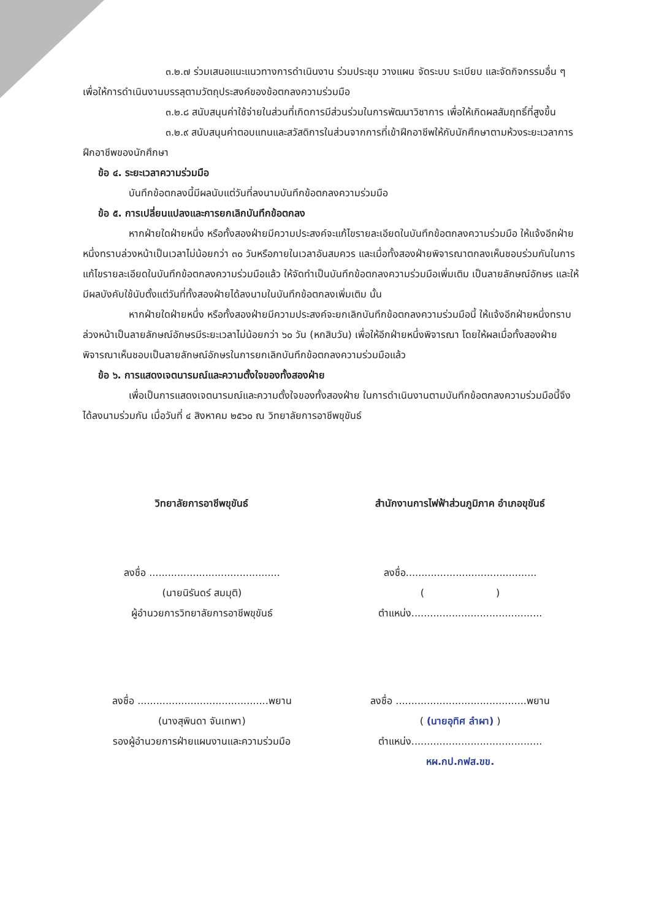๓.๒.๗ ร่วมเสนอแนะแนวทางการดำเนินงาน ร่วมประชุม วางแผน จัดระบบ ระเบียบ และจัดกิจกรรมอื่น ๆ เพื่อให้การดำเนินงานบรรลุตามวัตถุประสงค์ของข้อตกลงความร่วมมือ
๓.๒.๘ สนับสนุนค่าใช้จ่ายในส่วนที่เกิดการมีส่วนร่วมในการพัฒนาวิชาการ เพื่อให้เกิดผลสัมฤทธิ์ที่สูงขึ้น
๓.๒.๙ สนับสนุนค่าตอบแทนและสวัสดิการในส่วนจากการที่เข้าฝึกอาชีพให้กับนักศึกษาตามห้วงระยะเวลาการฝึกอาชีพของนักศึกษา
ข้อ ๔. ระยะเวลาความร่วมมือ
บันทึกข้อตกลงนี้มีผลนับแต่วันที่ลงนามบันทึกข้อตกลงความร่วมมือ
ข้อ ๕. การเปลี่ยนแปลงและการยกเลิกบันทึกข้อตกลง
หากฝ่ายใดฝ่ายหนึ่ง หรือทั้งสองฝ่ายมีความประสงค์จะแก้ไขรายละเอียดในบันทึกข้อตกลงความร่วมมือ ให้แจ้งอีกฝ่ายหนึ่งทราบล่วงหน้าเป็นเวลาไม่น้อยกว่า ๓๐ วันหรือภายในเวลาอันสมควร และเมื่อทั้งสองฝ่ายพิจารณาตกลงเห็นชอบร่วมกันในการแก้ไขรายละเอียดในบันทึกข้อตกลงความร่วมมือแล้ว ให้จัดทำเป็นบันทึกข้อตกลงความร่วมมือเพิ่มเติม เป็นลายลักษณ์อักษร และให้มีผลบังคับใช้นับตั้งแต่วันที่ทั้งสองฝ่ายได้ลงนามในบันทึกข้อตกลงเพิ่มเติม นั้น
หากฝ่ายใดฝ่ายหนึ่ง หรือทั้งสองฝ่ายมีความประสงค์จะยกเลิกบันทึกข้อตกลงความร่วมมือนี้ ให้แจ้งอีกฝ่ายหนึ่งทราบล่วงหน้าเป็นลายลักษณ์อักษรมีระยะเวลาไม่น้อยกว่า ๖๐ วัน (หกสิบวัน) เพื่อให้อีกฝ่ายหนึ่งพิจารณา โดยให้ผลเมื่อทั้งสองฝ่ายพิจารณาเห็นชอบเป็นลายลักษณ์อักษรในการยกเลิกบันทึกข้อตกลงความร่วมมือแล้ว
ข้อ ๖. การแสดงเจตนารมณ์และความตั้งใจของทั้งสองฝ่าย
เพื่อเป็นการแสดงเจตนารมณ์และความตั้งใจของทั้งสองฝ่าย ในการดำเนินงานตามบันทึกข้อตกลงความร่วมมือนี้จึงได้ลงนามร่วมกัน เมื่อวันที่ ๔ สิงหาคม ๒๕๖๐ ณ วิทยาลัยการอาชีพขุขันธ์
วิทยาลัยการอาชีพขุขันธ์
ลงชื่อ ..........................................
(นายนิรันดร์ สมมุติ)
ผู้อำนวยการวิทยาลัยการอาชีพขุขันธ์
ลงชื่อ ..........................................พยาน
(นางสุพินดา จันเทพา)
รองผู้อำนวยการฝ่ายแผนงานและความร่วมมือ
สำนักงานการไฟฟ้าส่วนภูมิภาค อำเภอขุขันธ์
ลงชื่อ..........................................
( )
ตำแหน่ง..........................................
ลงชื่อ ..........................................พยาน
( (นายอุทิศ ลำผา) )
ตำแหน่ง..........................................
หผ.กป.กฟส.ขข.